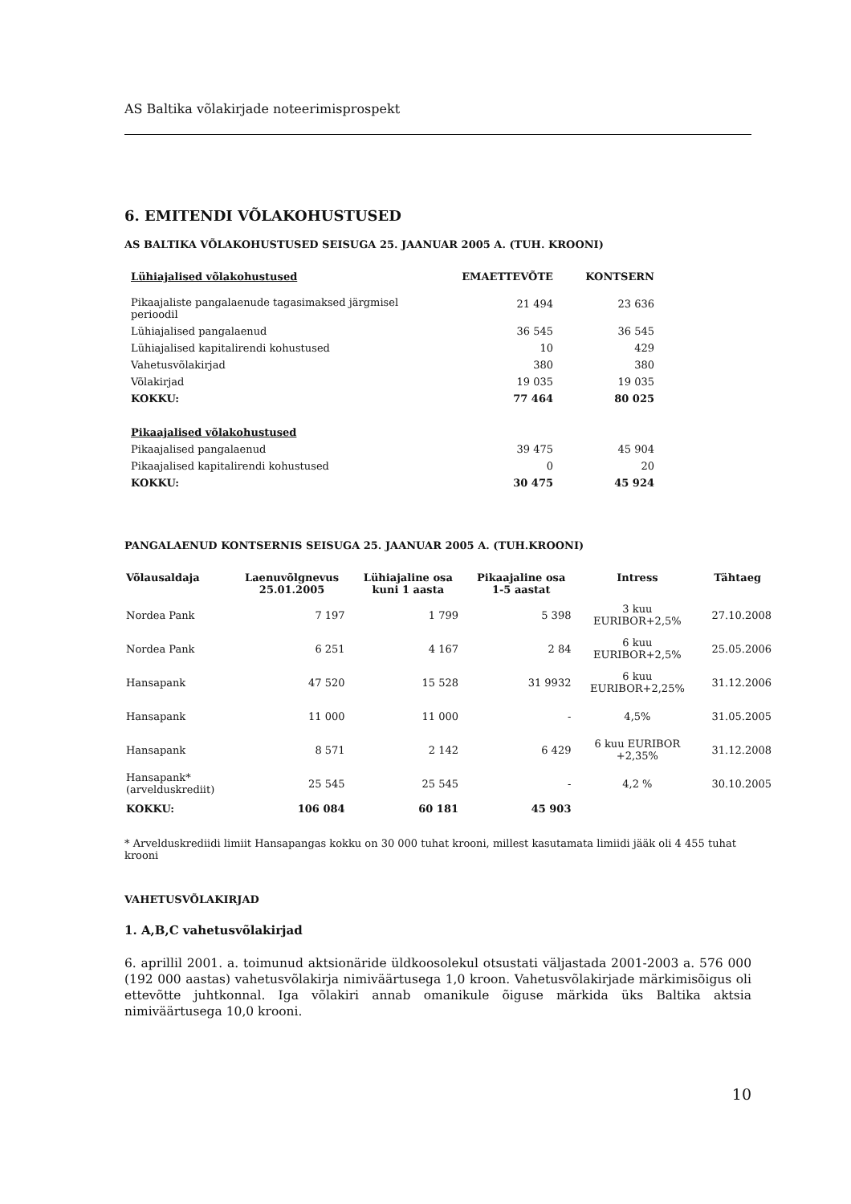AS Baltika võlakirjade noteerimisprospekt
6. EMITENDI VÕLAKOHUSTUSED
AS BALTIKA VÕLAKOHUSTUSED SEISUGA 25. JAANUAR 2005 A. (TUH. KROONI)
| Lühiajalised võlakohustused | EMAETTEVÕTE | KONTSERN |
| --- | --- | --- |
| Pikaajaliste pangalaenude tagasimaksed järgmisel perioodil | 21 494 | 23 636 |
| Lühiajalised pangalaenud | 36 545 | 36 545 |
| Lühiajalised kapitalirendi kohustused | 10 | 429 |
| Vahetusvõlakirjad | 380 | 380 |
| Võlakirjad | 19 035 | 19 035 |
| KOKKU: | 77 464 | 80 025 |
| Pikaajalised võlakohustused | | |
| Pikaajalised pangalaenud | 39 475 | 45 904 |
| Pikaajalised kapitalirendi kohustused | 0 | 20 |
| KOKKU: | 30 475 | 45 924 |
PANGALAENUD KONTSERNIS SEISUGA 25. JAANUAR 2005 A. (TUH.KROONI)
| Võlausaldaja | Laenuvõlgnevus 25.01.2005 | Lühiajaline osa kuni 1 aasta | Pikaajaline osa 1-5 aastat | Intress | Tähtaeg |
| --- | --- | --- | --- | --- | --- |
| Nordea Pank | 7 197 | 1 799 | 5 398 | 3 kuu EURIBOR+2,5% | 27.10.2008 |
| Nordea Pank | 6 251 | 4 167 | 2 84 | 6 kuu EURIBOR+2,5% | 25.05.2006 |
| Hansapank | 47 520 | 15 528 | 31 9932 | 6 kuu EURIBOR+2,25% | 31.12.2006 |
| Hansapank | 11 000 | 11 000 | - | 4,5% | 31.05.2005 |
| Hansapank | 8 571 | 2 142 | 6 429 | 6 kuu EURIBOR +2,35% | 31.12.2008 |
| Hansapank* (arvelduskrediit) | 25 545 | 25 545 | - | 4,2 % | 30.10.2005 |
| KOKKU: | 106 084 | 60 181 | 45 903 | | |
* Arvelduskrediidi limiit Hansapangas kokku on 30 000 tuhat krooni, millest kasutamata limiidi jääk oli 4 455 tuhat krooni
VAHETUSVÕLAKIRJAD
1. A,B,C vahetusvõlakirjad
6. aprillil 2001. a. toimunud aktsionäride üldkoosolekul otsustati väljastada 2001-2003 a. 576 000 (192 000 aastas) vahetusvõlakirja nimiväärtusega 1,0 kroon. Vahetusvõlakirjade märkimisõigus oli ettevõtte juhtkonnal. Iga võlakiri annab omanikule õiguse märkida üks Baltika aktsia nimiväärtusega 10,0 krooni.
10